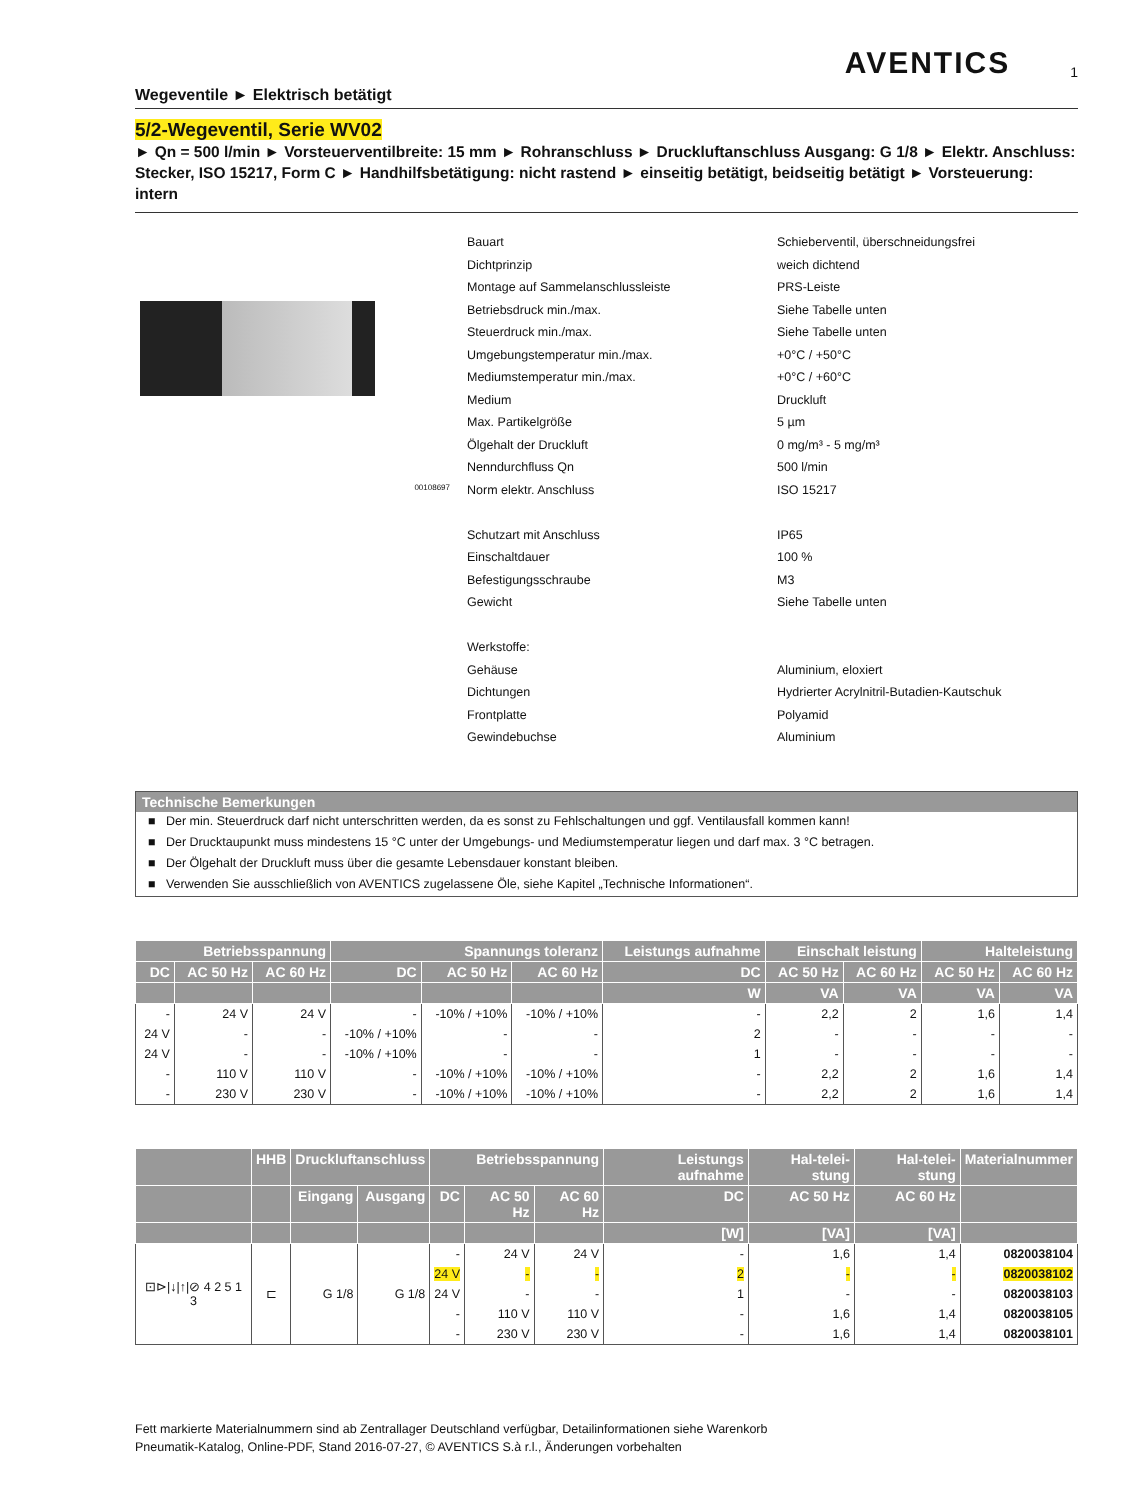AVENTICS
1
Wegeventile ► Elektrisch betätigt
5/2-Wegeventil, Serie WV02
► Qn = 500 l/min ► Vorsteuerventilbreite: 15 mm ► Rohranschluss ► Druckluftanschluss Ausgang: G 1/8 ► Elektr. Anschluss: Stecker, ISO 15217, Form C ► Handhilfsbetätigung: nicht rastend ► einseitig betätigt, beidseitig betätigt ► Vorsteuerung: intern
00108697
| Bauart | Schieberventil, überschneidungsfrei |
| Dichtprinzip | weich dichtend |
| Montage auf Sammelanschlussleiste | PRS-Leiste |
| Betriebsdruck min./max. | Siehe Tabelle unten |
| Steuerdruck min./max. | Siehe Tabelle unten |
| Umgebungstemperatur min./max. | +0°C / +50°C |
| Mediumstemperatur min./max. | +0°C / +60°C |
| Medium | Druckluft |
| Max. Partikelgröße | 5 µm |
| Ölgehalt der Druckluft | 0 mg/m³ - 5 mg/m³ |
| Nenndurchfluss Qn | 500 l/min |
| Norm elektr. Anschluss | ISO 15217 |
| Schutzart mit Anschluss | IP65 |
| Einschaltdauer | 100 % |
| Befestigungsschraube | M3 |
| Gewicht | Siehe Tabelle unten |
| Werkstoffe: | |
| Gehäuse | Aluminium, eloxiert |
| Dichtungen | Hydrierter Acrylnitril-Butadien-Kautschuk |
| Frontplatte | Polyamid |
| Gewindebuchse | Aluminium |
Technische Bemerkungen
■ Der min. Steuerdruck darf nicht unterschritten werden, da es sonst zu Fehlschaltungen und ggf. Ventilausfall kommen kann!
■ Der Drucktaupunkt muss mindestens 15 °C unter der Umgebungs- und Mediumstemperatur liegen und darf max. 3 °C betragen.
■ Der Ölgehalt der Druckluft muss über die gesamte Lebensdauer konstant bleiben.
■ Verwenden Sie ausschließlich von AVENTICS zugelassene Öle, siehe Kapitel „Technische Informationen“.
| Betriebsspannung | | | Spannungs toleranz | | | Leistungs aufnahme | Einschalt leistung | | Halteleistung | |
| --- | --- | --- | --- | --- | --- | --- | --- | --- | --- | --- |
| DC | AC 50 Hz | AC 60 Hz | DC | AC 50 Hz | AC 60 Hz | DC | AC 50 Hz | AC 60 Hz | AC 50 Hz | AC 60 Hz |
| | | | | | | W | VA | VA | VA | VA |
| - | 24 V | 24 V | - | -10% / +10% | -10% / +10% | - | 2,2 | 2 | 1,6 | 1,4 |
| 24 V | - | - | -10% / +10% | - | - | 2 | - | - | - | - |
| 24 V | - | - | -10% / +10% | - | - | 1 | - | - | - | - |
| - | 110 V | 110 V | - | -10% / +10% | -10% / +10% | - | 2,2 | 2 | 1,6 | 1,4 |
| - | 230 V | 230 V | - | -10% / +10% | -10% / +10% | - | 2,2 | 2 | 1,6 | 1,4 |
| | HHB | Druckluftanschluss | | Betriebsspannung | | | Leistungs aufnahme | Hal-telei-stung | Hal-telei-stung | Materialnummer |
| --- | --- | --- | --- | --- | --- | --- | --- | --- | --- | --- |
| | | Eingang | Ausgang | DC | AC 50 Hz | AC 60 Hz | DC | AC 50 Hz | AC 60 Hz | |
| | | | | | | | [W] | [VA] | [VA] | |
| ⊡⊳/↓/↑/⊘ 4 2 5 1 3 | ⊏ | G 1/8 | G 1/8 | - | 24 V | 24 V | - | 1,6 | 1,4 | 0820038104 |
| | | | | 24 V | - | - | 2 | - | - | 0820038102 |
| | | | | 24 V | - | - | 1 | - | - | 0820038103 |
| | | | | - | 110 V | 110 V | - | 1,6 | 1,4 | 0820038105 |
| | | | | - | 230 V | 230 V | - | 1,6 | 1,4 | 0820038101 |
Fett markierte Materialnummern sind ab Zentrallager Deutschland verfügbar, Detailinformationen siehe Warenkorb
Pneumatik-Katalog, Online-PDF, Stand 2016-07-27, © AVENTICS S.à r.l., Änderungen vorbehalten